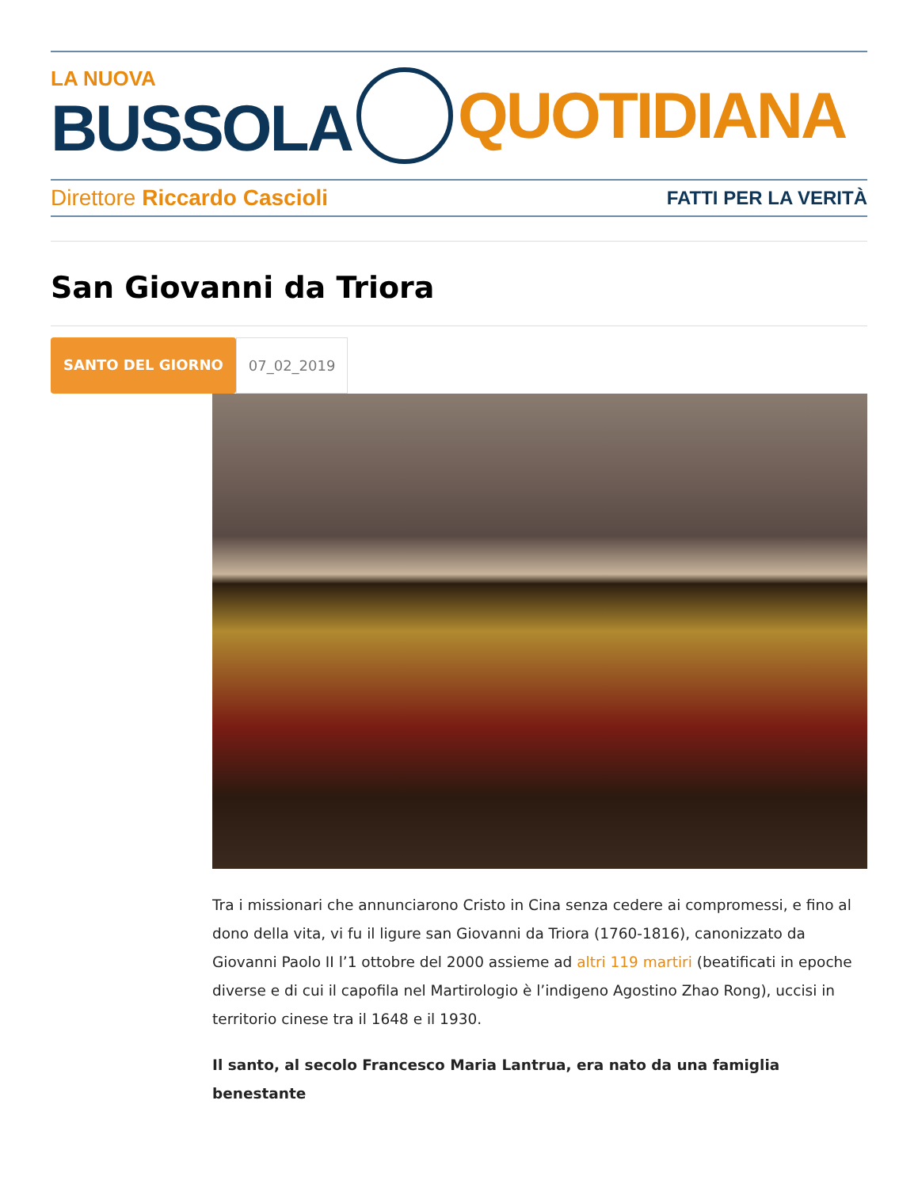LA NUOVA
BUSSOLA
QUOTIDIANA
Direttore Riccardo Cascioli FATTI PER LA VERITÀ
San Giovanni da Triora
SANTO DEL GIORNO 07_02_2019
Tra i missionari che annunciarono Cristo in Cina senza cedere ai compromessi, e fino al dono della vita, vi fu il ligure san Giovanni da Triora (1760-1816), canonizzato da Giovanni Paolo II l’1 ottobre del 2000 assieme ad altri 119 martiri (beatificati in epoche diverse e di cui il capofila nel Martirologio è l’indigeno Agostino Zhao Rong), uccisi in territorio cinese tra il 1648 e il 1930.
Il santo, al secolo Francesco Maria Lantrua, era nato da una famiglia benestante